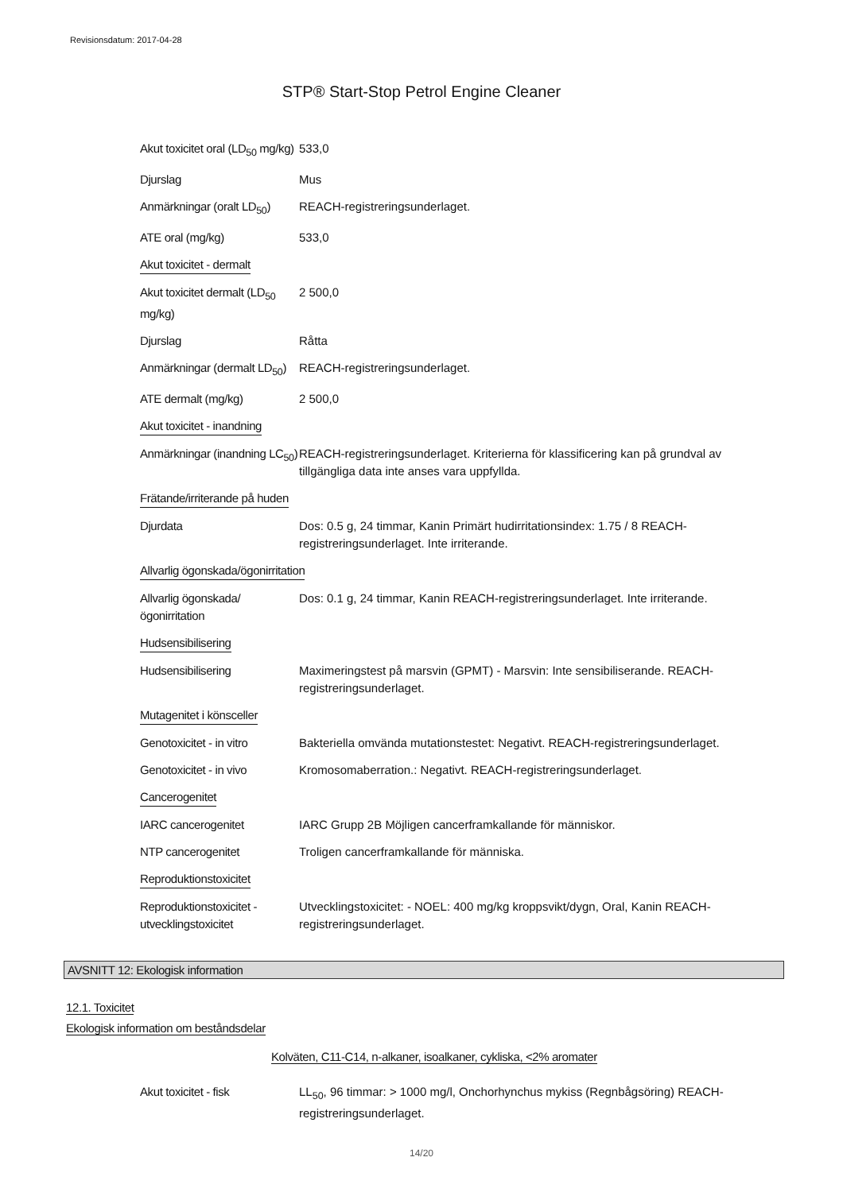Revisionsdatum: 2017-04-28
STP® Start-Stop Petrol Engine Cleaner
| Akut toxicitet oral (LD<sub>50</sub> mg/kg) | 533,0 |
| Djurslag | Mus |
| Anmärkningar (oralt LD<sub>50</sub>) | REACH-registreringsunderlaget. |
| ATE oral (mg/kg) | 533,0 |
| Akut toxicitet - dermalt | |
| Akut toxicitet dermalt (LD<sub>50</sub> mg/kg) | 2 500,0 |
| Djurslag | Råtta |
| Anmärkningar (dermalt LD<sub>50</sub>) | REACH-registreringsunderlaget. |
| ATE dermalt (mg/kg) | 2 500,0 |
| Akut toxicitet - inandning | |
| Anmärkningar (inandning LC<sub>50</sub>) | REACH-registreringsunderlaget. Kriterierna för klassificering kan på grundval av tillgängliga data inte anses vara uppfyllda. |
| Frätande/irriterande på huden | |
| Djurdata | Dos: 0.5 g, 24 timmar, Kanin Primärt hudirritationsindex: 1.75 / 8 REACH-registreringsunderlaget. Inte irriterande. |
| Allvarlig ögonskada/ögonirritation | |
| Allvarlig ögonskada/ögonirritation | Dos: 0.1 g, 24 timmar, Kanin REACH-registreringsunderlaget. Inte irriterande. |
| Hudsensibilisering | |
| Hudsensibilisering | Maximeringstest på marsvin (GPMT) - Marsvin: Inte sensibiliserande. REACH-registreringsunderlaget. |
| Mutagenitet i könsceller | |
| Genotoxicitet - in vitro | Bakteriella omvända mutationstestet: Negativt. REACH-registreringsunderlaget. |
| Genotoxicitet - in vivo | Kromosomaberration.: Negativt. REACH-registreringsunderlaget. |
| Cancerogenitet | |
| IARC cancerogenitet | IARC Grupp 2B Möjligen cancerframkallande för människor. |
| NTP cancerogenitet | Troligen cancerframkallande för människa. |
| Reproduktionstoxicitet | |
| Reproduktionstoxicitet - utvecklingstoxicitet | Utvecklingstoxicitet: - NOEL: 400 mg/kg kroppsvikt/dygn, Oral, Kanin REACH-registreringsunderlaget. |
AVSNITT 12: Ekologisk information
12.1. Toxicitet
Ekologisk information om beståndsdelar
Kolväten, C11-C14, n-alkaner, isoalkaner, cykliska, <2% aromater
| Akut toxicitet - fisk | LL<sub>50</sub>, 96 timmar: > 1000 mg/l, Onchorhynchus mykiss (Regnbågsöring) REACH-registreringsunderlaget. |
14/20